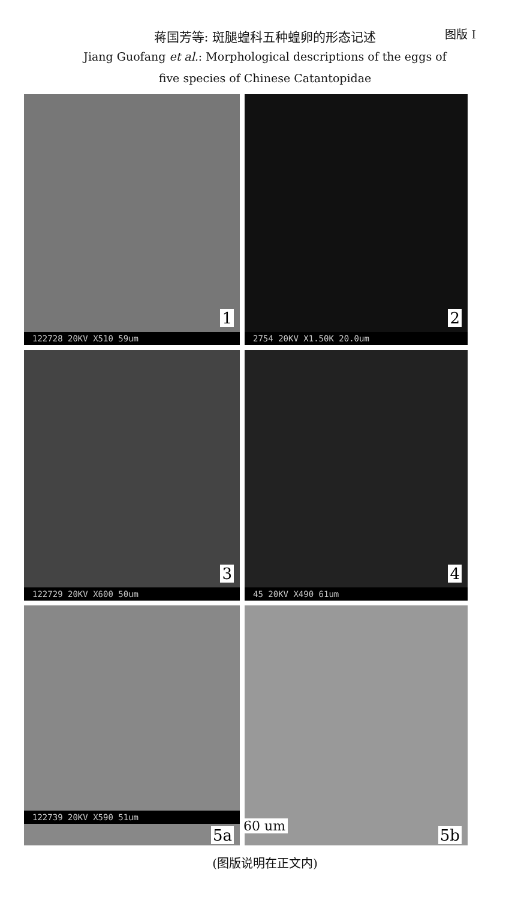蒋国芳等: 斑腿蝗科五种蝗卵的形态记述 图版 I
Jiang Guofang et al.: Morphological descriptions of the eggs of
five species of Chinese Catantopidae
1
122728 20KV X510 59um
2
2754 20KV X1.50K 20.0um
3
122729 20KV X600 50um
4
45 20KV X490 61um
122739 20KV X590 51um
5a
60 um
5b
(图版说明在正文内)